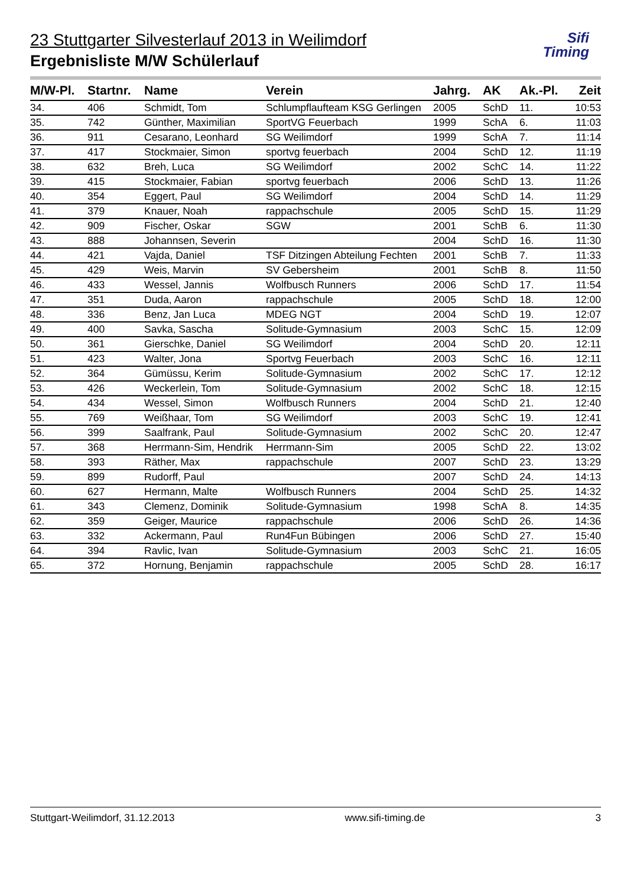Sifi
Timing
23 Stuttgarter Silvesterlauf 2013 in Weilimdorf
Ergebnisliste M/W Schülerlauf
| M/W-Pl. | Startnr. | Name | Verein | Jahrg. | AK | Ak.-Pl. | Zeit |
| --- | --- | --- | --- | --- | --- | --- | --- |
| 34. | 406 | Schmidt, Tom | Schlumpflaufteam KSG Gerlingen | 2005 | SchD | 11. | 10:53 |
| 35. | 742 | Günther, Maximilian | SportVG Feuerbach | 1999 | SchA | 6. | 11:03 |
| 36. | 911 | Cesarano, Leonhard | SG Weilimdorf | 1999 | SchA | 7. | 11:14 |
| 37. | 417 | Stockmaier, Simon | sportvg feuerbach | 2004 | SchD | 12. | 11:19 |
| 38. | 632 | Breh, Luca | SG Weilimdorf | 2002 | SchC | 14. | 11:22 |
| 39. | 415 | Stockmaier, Fabian | sportvg feuerbach | 2006 | SchD | 13. | 11:26 |
| 40. | 354 | Eggert, Paul | SG Weilimdorf | 2004 | SchD | 14. | 11:29 |
| 41. | 379 | Knauer, Noah | rappachschule | 2005 | SchD | 15. | 11:29 |
| 42. | 909 | Fischer, Oskar | SGW | 2001 | SchB | 6. | 11:30 |
| 43. | 888 | Johannsen, Severin | | 2004 | SchD | 16. | 11:30 |
| 44. | 421 | Vajda, Daniel | TSF Ditzingen Abteilung Fechten | 2001 | SchB | 7. | 11:33 |
| 45. | 429 | Weis, Marvin | SV Gebersheim | 2001 | SchB | 8. | 11:50 |
| 46. | 433 | Wessel, Jannis | Wolfbusch Runners | 2006 | SchD | 17. | 11:54 |
| 47. | 351 | Duda, Aaron | rappachschule | 2005 | SchD | 18. | 12:00 |
| 48. | 336 | Benz, Jan Luca | MDEG NGT | 2004 | SchD | 19. | 12:07 |
| 49. | 400 | Savka, Sascha | Solitude-Gymnasium | 2003 | SchC | 15. | 12:09 |
| 50. | 361 | Gierschke, Daniel | SG Weilimdorf | 2004 | SchD | 20. | 12:11 |
| 51. | 423 | Walter, Jona | Sportvg Feuerbach | 2003 | SchC | 16. | 12:11 |
| 52. | 364 | Gümüssu, Kerim | Solitude-Gymnasium | 2002 | SchC | 17. | 12:12 |
| 53. | 426 | Weckerlein, Tom | Solitude-Gymnasium | 2002 | SchC | 18. | 12:15 |
| 54. | 434 | Wessel, Simon | Wolfbusch Runners | 2004 | SchD | 21. | 12:40 |
| 55. | 769 | Weißhaar, Tom | SG Weilimdorf | 2003 | SchC | 19. | 12:41 |
| 56. | 399 | Saalfrank, Paul | Solitude-Gymnasium | 2002 | SchC | 20. | 12:47 |
| 57. | 368 | Herrmann-Sim, Hendrik | Herrmann-Sim | 2005 | SchD | 22. | 13:02 |
| 58. | 393 | Räther, Max | rappachschule | 2007 | SchD | 23. | 13:29 |
| 59. | 899 | Rudorff, Paul | | 2007 | SchD | 24. | 14:13 |
| 60. | 627 | Hermann, Malte | Wolfbusch Runners | 2004 | SchD | 25. | 14:32 |
| 61. | 343 | Clemenz, Dominik | Solitude-Gymnasium | 1998 | SchA | 8. | 14:35 |
| 62. | 359 | Geiger, Maurice | rappachschule | 2006 | SchD | 26. | 14:36 |
| 63. | 332 | Ackermann, Paul | Run4Fun Bübingen | 2006 | SchD | 27. | 15:40 |
| 64. | 394 | Ravlic, Ivan | Solitude-Gymnasium | 2003 | SchC | 21. | 16:05 |
| 65. | 372 | Hornung, Benjamin | rappachschule | 2005 | SchD | 28. | 16:17 |
Stuttgart-Weilimdorf, 31.12.2013 www.sifi-timing.de 3